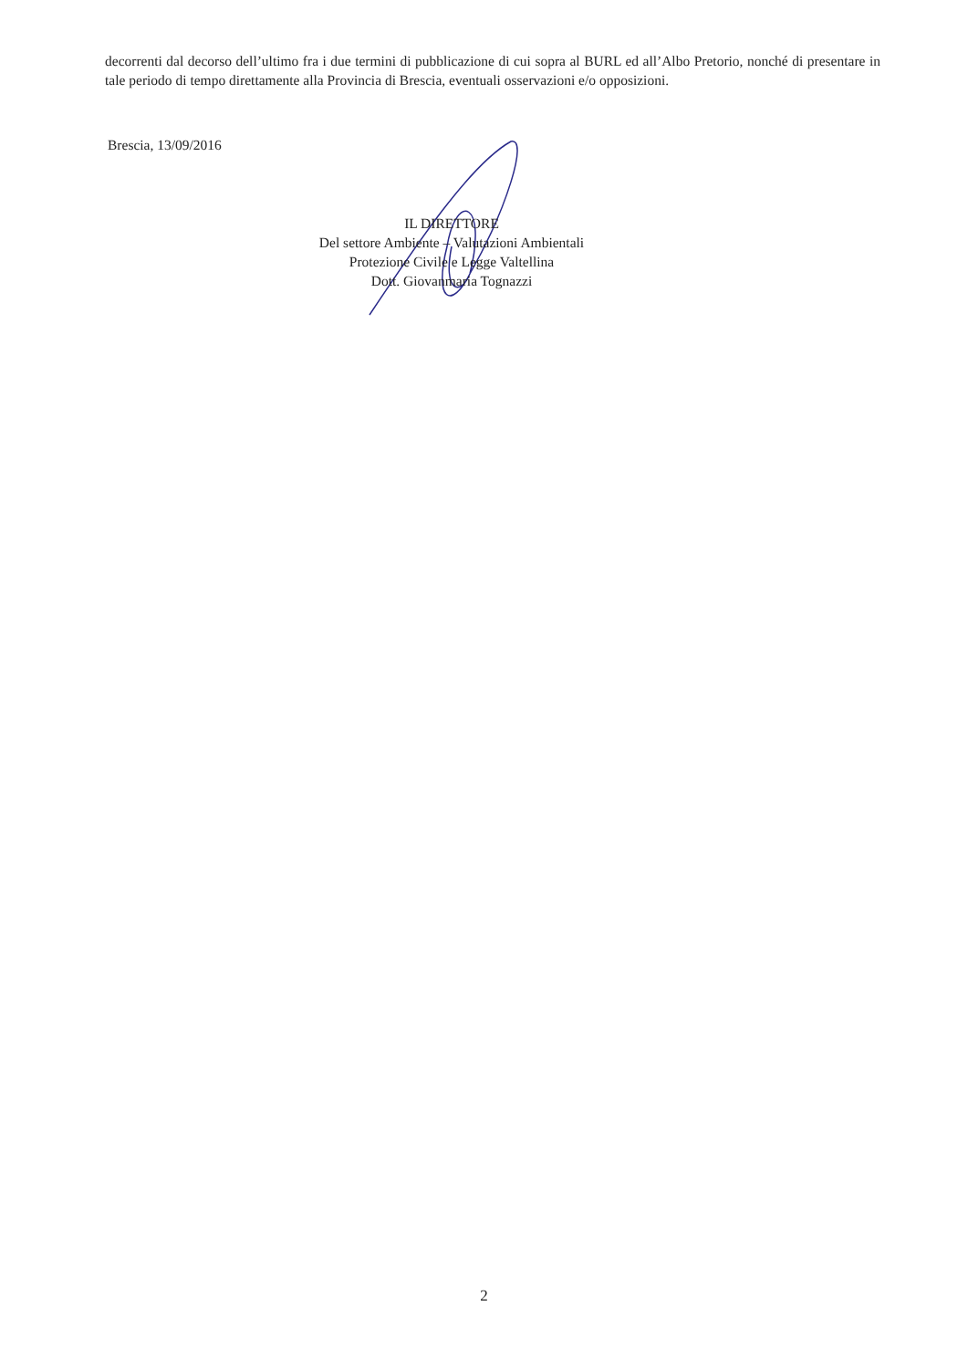decorrenti dal decorso dell’ultimo fra i due termini di pubblicazione di cui sopra al BURL ed all’Albo Pretorio, nonché di presentare in tale periodo di tempo direttamente alla Provincia di Brescia, eventuali osservazioni e/o opposizioni.
Brescia, 13/09/2016
IL DIRETTORE
Del settore Ambiente – Valutazioni Ambientali
Protezione Civile e Legge Valtellina
Dott. Giovanmaria Tognazzi
2